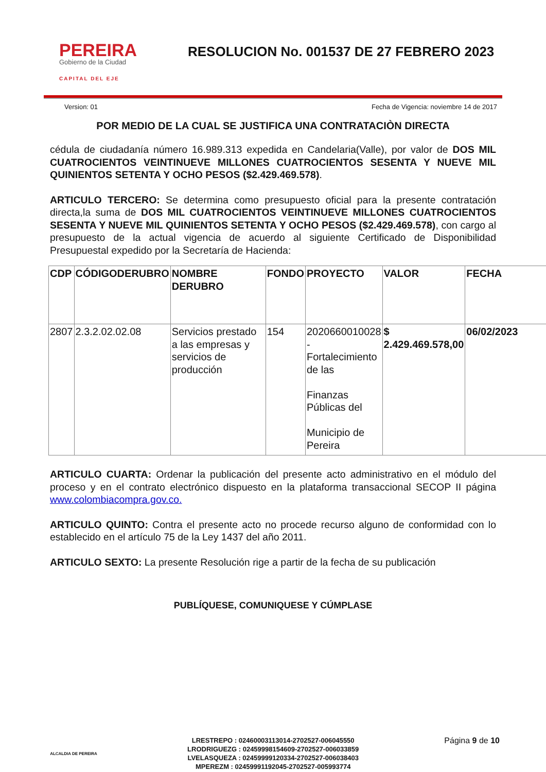PEREIRA
Gobierno de la Ciudad
CAPITAL DEL EJE
RESOLUCION No. 001537 DE 27 FEBRERO 2023
Version: 01 Fecha de Vigencia: noviembre 14 de 2017
POR MEDIO DE LA CUAL SE JUSTIFICA UNA CONTRATACIÒN DIRECTA
cédula de ciudadanía número 16.989.313 expedida en Candelaria(Valle), por valor de DOS MIL CUATROCIENTOS VEINTINUEVE MILLONES CUATROCIENTOS SESENTA Y NUEVE MIL QUINIENTOS SETENTA Y OCHO PESOS ($2.429.469.578).
ARTICULO TERCERO: Se determina como presupuesto oficial para la presente contratación directa,la suma de DOS MIL CUATROCIENTOS VEINTINUEVE MILLONES CUATROCIENTOS SESENTA Y NUEVE MIL QUINIENTOS SETENTA Y OCHO PESOS ($2.429.469.578), con cargo al presupuesto de la actual vigencia de acuerdo al siguiente Certificado de Disponibilidad Presupuestal expedido por la Secretaría de Hacienda:
| CDP | CÓDIGODERUBRO | NOMBRE DERUBRO | FONDO | PROYECTO | VALOR | FECHA |
| --- | --- | --- | --- | --- | --- | --- |
| 2807 | 2.3.2.02.02.08 | Servicios prestado a las empresas y servicios de producción | 154 | 2020660010028 - Fortalecimiento de las Finanzas Públicas del Municipio de Pereira | $ 2.429.469.578,00 | 06/02/2023 |
ARTICULO CUARTA: Ordenar la publicación del presente acto administrativo en el módulo del proceso y en el contrato electrónico dispuesto en la plataforma transaccional SECOP II página www.colombiacompra.gov.co.
ARTICULO QUINTO: Contra el presente acto no procede recurso alguno de conformidad con lo establecido en el artículo 75 de la Ley 1437 del año 2011.
ARTICULO SEXTO: La presente Resolución rige a partir de la fecha de su publicación
PUBLÍQUESE, COMUNIQUESE Y CÚMPLASE
ALCALDIA DE PEREIRA
LRESTREPO : 02460003113014-2702527-006045550
LRODRIGUEZG : 02459998154609-2702527-006033859
LVELASQUEZA : 02459999120334-2702527-006038403
MPEREZM : 02459991192045-2702527-005993774
Página 9 de 10